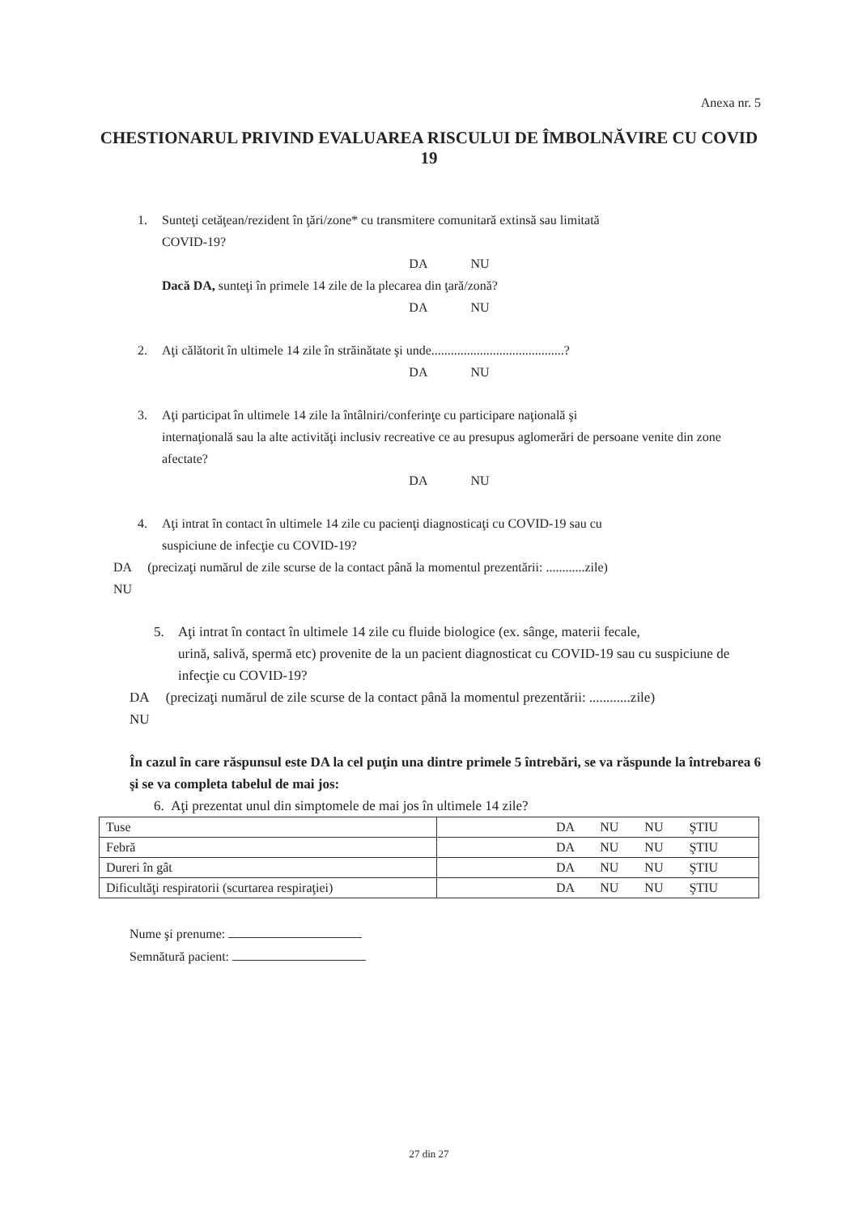Anexa nr. 5
CHESTIONARUL PRIVIND EVALUAREA RISCULUI DE ÎMBOLNĂVIRE CU COVID 19
1. Sunteţi cetăţean/rezident în ţări/zone* cu transmitere comunitară extinsă sau limitată
COVID-19?
DA NU
Dacă DA, sunteţi în primele 14 zile de la plecarea din ţară/zonă?
DA NU
2. Aţi călătorit în ultimele 14 zile în străinătate şi unde.........................................?
DA NU
3. Aţi participat în ultimele 14 zile la întâlniri/conferinţe cu participare naţională şi
internaţională sau la alte activităţi inclusiv recreative ce au presupus aglomerări de persoane venite din zone afectate?
DA NU
4. Aţi intrat în contact în ultimele 14 zile cu pacienţi diagnosticaţi cu COVID-19 sau cu
suspiciune de infecţie cu COVID-19?
DA (precizaţi numărul de zile scurse de la contact până la momentul prezentării: ............zile)
NU
5. Aţi intrat în contact în ultimele 14 zile cu fluide biologice (ex. sânge, materii fecale,
urină, salivă, spermă etc) provenite de la un pacient diagnosticat cu COVID-19 sau cu suspiciune de infecţie cu COVID-19?
DA (precizaţi numărul de zile scurse de la contact până la momentul prezentării: ............zile)
NU
În cazul în care răspunsul este DA la cel puţin una dintre primele 5 întrebări, se va răspunde la întrebarea 6 şi se va completa tabelul de mai jos:
6. Aţi prezentat unul din simptomele de mai jos în ultimele 14 zile?
| Tuse | DA NU NU ŞTIU |
| Febră | DA NU NU ŞTIU |
| Dureri în gât | DA NU NU ŞTIU |
| Dificultăţi respiratorii (scurtarea respiraţiei) | DA NU NU ŞTIU |
Nume şi prenume:
Semnătură pacient:
27 din 27